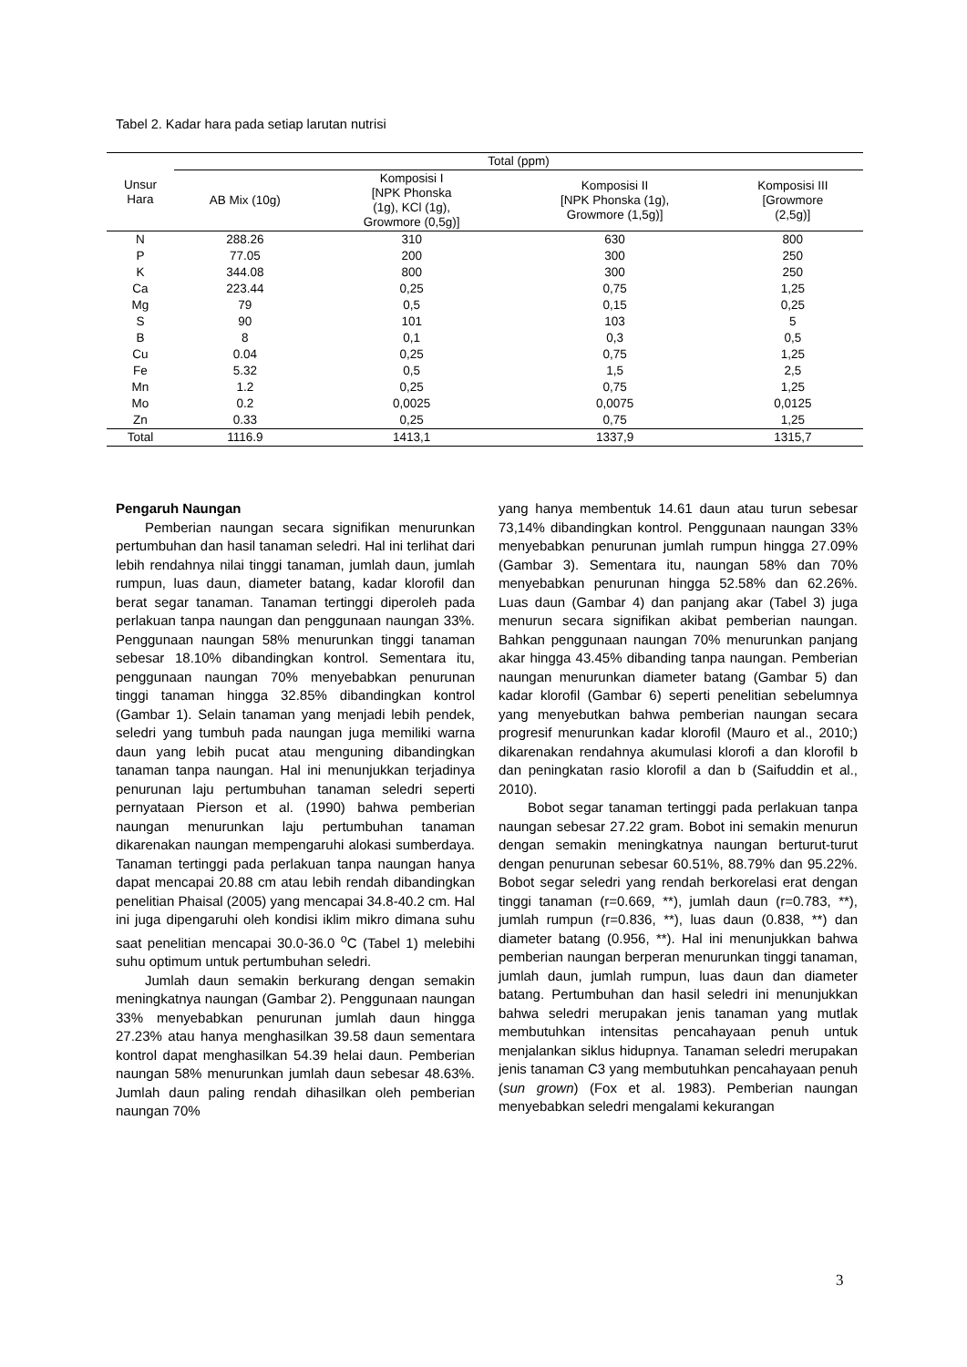Tabel 2. Kadar hara pada setiap larutan nutrisi
| Unsur Hara | Total (ppm) | | | |
| --- | --- | --- | --- | --- |
| | AB Mix (10g) | Komposisi I [NPK Phonska (1g), KCl (1g), Growmore (0,5g)] | Komposisi II [NPK Phonska (1g), Growmore (1,5g)] | Komposisi III [Growmore (2,5g)] |
| N | 288.26 | 310 | 630 | 800 |
| P | 77.05 | 200 | 300 | 250 |
| K | 344.08 | 800 | 300 | 250 |
| Ca | 223.44 | 0,25 | 0,75 | 1,25 |
| Mg | 79 | 0,5 | 0,15 | 0,25 |
| S | 90 | 101 | 103 | 5 |
| B | 8 | 0,1 | 0,3 | 0,5 |
| Cu | 0.04 | 0,25 | 0,75 | 1,25 |
| Fe | 5.32 | 0,5 | 1,5 | 2,5 |
| Mn | 1.2 | 0,25 | 0,75 | 1,25 |
| Mo | 0.2 | 0,0025 | 0,0075 | 0,0125 |
| Zn | 0.33 | 0,25 | 0,75 | 1,25 |
| Total | 1116.9 | 1413,1 | 1337,9 | 1315,7 |
Pengaruh Naungan
Pemberian naungan secara signifikan menurunkan pertumbuhan dan hasil tanaman seledri. Hal ini terlihat dari lebih rendahnya nilai tinggi tanaman, jumlah daun, jumlah rumpun, luas daun, diameter batang, kadar klorofil dan berat segar tanaman. Tanaman tertinggi diperoleh pada perlakuan tanpa naungan dan penggunaan naungan 33%. Penggunaan naungan 58% menurunkan tinggi tanaman sebesar 18.10% dibandingkan kontrol. Sementara itu, penggunaan naungan 70% menyebabkan penurunan tinggi tanaman hingga 32.85% dibandingkan kontrol (Gambar 1). Selain tanaman yang menjadi lebih pendek, seledri yang tumbuh pada naungan juga memiliki warna daun yang lebih pucat atau menguning dibandingkan tanaman tanpa naungan. Hal ini menunjukkan terjadinya penurunan laju pertumbuhan tanaman seledri seperti pernyataan Pierson et al. (1990) bahwa pemberian naungan menurunkan laju pertumbuhan tanaman dikarenakan naungan mempengaruhi alokasi sumberdaya. Tanaman tertinggi pada perlakuan tanpa naungan hanya dapat mencapai 20.88 cm atau lebih rendah dibandingkan penelitian Phaisal (2005) yang mencapai 34.8-40.2 cm. Hal ini juga dipengaruhi oleh kondisi iklim mikro dimana suhu saat penelitian mencapai 30.0-36.0 <sup>o</sup>C (Tabel 1) melebihi suhu optimum untuk pertumbuhan seledri.
Jumlah daun semakin berkurang dengan semakin meningkatnya naungan (Gambar 2). Penggunaan naungan 33% menyebabkan penurunan jumlah daun hingga 27.23% atau hanya menghasilkan 39.58 daun sementara kontrol dapat menghasilkan 54.39 helai daun. Pemberian naungan 58% menurunkan jumlah daun sebesar 48.63%. Jumlah daun paling rendah dihasilkan oleh pemberian naungan 70%
yang hanya membentuk 14.61 daun atau turun sebesar 73,14% dibandingkan kontrol. Penggunaan naungan 33% menyebabkan penurunan jumlah rumpun hingga 27.09% (Gambar 3). Sementara itu, naungan 58% dan 70% menyebabkan penurunan hingga 52.58% dan 62.26%. Luas daun (Gambar 4) dan panjang akar (Tabel 3) juga menurun secara signifikan akibat pemberian naungan. Bahkan penggunaan naungan 70% menurunkan panjang akar hingga 43.45% dibanding tanpa naungan. Pemberian naungan menurunkan diameter batang (Gambar 5) dan kadar klorofil (Gambar 6) seperti penelitian sebelumnya yang menyebutkan bahwa pemberian naungan secara progresif menurunkan kadar klorofil (Mauro et al., 2010;) dikarenakan rendahnya akumulasi klorofi a dan klorofil b dan peningkatan rasio klorofil a dan b (Saifuddin et al., 2010).
Bobot segar tanaman tertinggi pada perlakuan tanpa naungan sebesar 27.22 gram. Bobot ini semakin menurun dengan semakin meningkatnya naungan berturut-turut dengan penurunan sebesar 60.51%, 88.79% dan 95.22%. Bobot segar seledri yang rendah berkorelasi erat dengan tinggi tanaman (r=0.669, **), jumlah daun (r=0.783, **), jumlah rumpun (r=0.836, **), luas daun (0.838, **) dan diameter batang (0.956, **). Hal ini menunjukkan bahwa pemberian naungan berperan menurunkan tinggi tanaman, jumlah daun, jumlah rumpun, luas daun dan diameter batang. Pertumbuhan dan hasil seledri ini menunjukkan bahwa seledri merupakan jenis tanaman yang mutlak membutuhkan intensitas pencahayaan penuh untuk menjalankan siklus hidupnya. Tanaman seledri merupakan jenis tanaman C3 yang membutuhkan pencahayaan penuh (sun grown) (Fox et al. 1983). Pemberian naungan menyebabkan seledri mengalami kekurangan
3